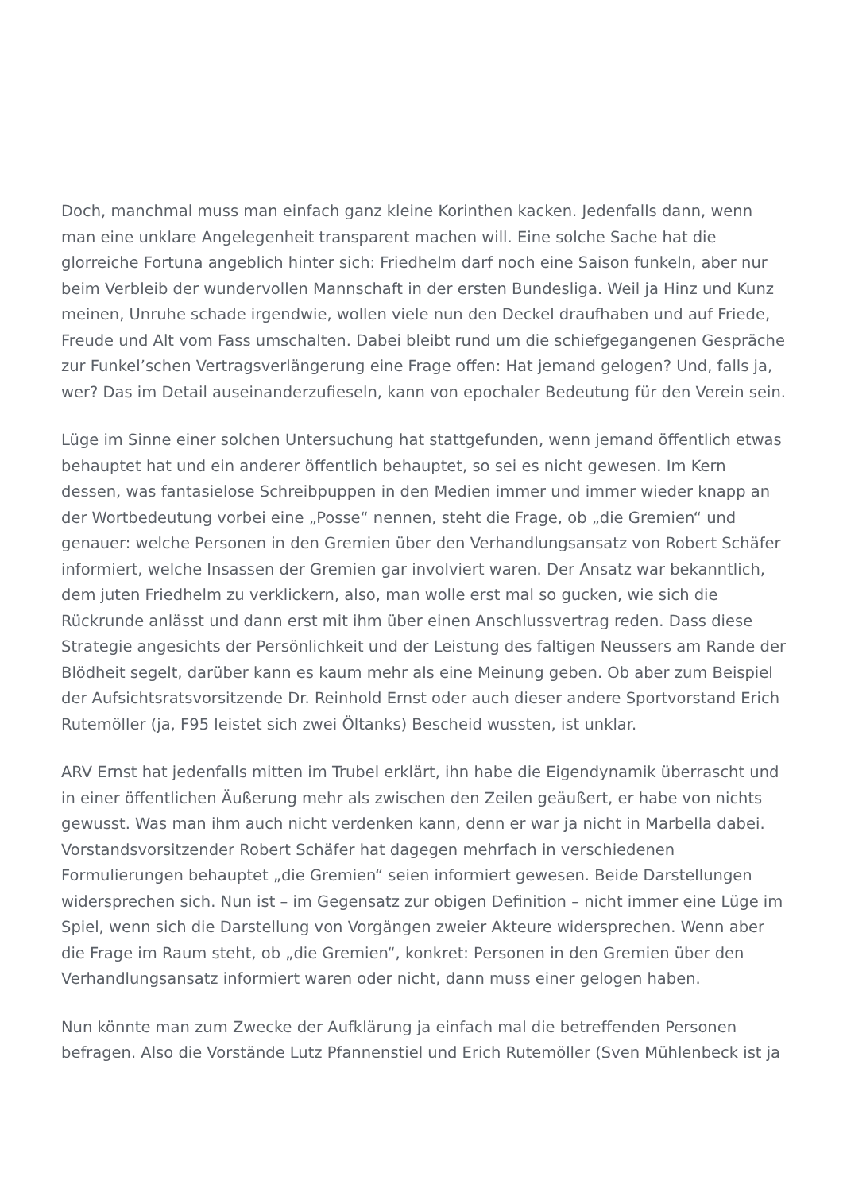Doch, manchmal muss man einfach ganz kleine Korinthen kacken. Jedenfalls dann, wenn man eine unklare Angelegenheit transparent machen will. Eine solche Sache hat die glorreiche Fortuna angeblich hinter sich: Friedhelm darf noch eine Saison funkeln, aber nur beim Verbleib der wundervollen Mannschaft in der ersten Bundesliga. Weil ja Hinz und Kunz meinen, Unruhe schade irgendwie, wollen viele nun den Deckel draufhaben und auf Friede, Freude und Alt vom Fass umschalten. Dabei bleibt rund um die schiefgegangenen Gespräche zur Funkel’schen Vertragsverlängerung eine Frage offen: Hat jemand gelogen? Und, falls ja, wer? Das im Detail auseinanderzufieseln, kann von epochaler Bedeutung für den Verein sein.
Lüge im Sinne einer solchen Untersuchung hat stattgefunden, wenn jemand öffentlich etwas behauptet hat und ein anderer öffentlich behauptet, so sei es nicht gewesen. Im Kern dessen, was fantasielose Schreibpuppen in den Medien immer und immer wieder knapp an der Wortbedeutung vorbei eine „Posse“ nennen, steht die Frage, ob „die Gremien“ und genauer: welche Personen in den Gremien über den Verhandlungsansatz von Robert Schäfer informiert, welche Insassen der Gremien gar involviert waren. Der Ansatz war bekanntlich, dem juten Friedhelm zu verklickern, also, man wolle erst mal so gucken, wie sich die Rückrunde anlässt und dann erst mit ihm über einen Anschlussvertrag reden. Dass diese Strategie angesichts der Persönlichkeit und der Leistung des faltigen Neussers am Rande der Blödheit segelt, darüber kann es kaum mehr als eine Meinung geben. Ob aber zum Beispiel der Aufsichtsratsvorsitzende Dr. Reinhold Ernst oder auch dieser andere Sportvorstand Erich Rutemöller (ja, F95 leistet sich zwei Öltanks) Bescheid wussten, ist unklar.
ARV Ernst hat jedenfalls mitten im Trubel erklärt, ihn habe die Eigendynamik überrascht und in einer öffentlichen Äußerung mehr als zwischen den Zeilen geäußert, er habe von nichts gewusst. Was man ihm auch nicht verdenken kann, denn er war ja nicht in Marbella dabei. Vorstandsvorsitzender Robert Schäfer hat dagegen mehrfach in verschiedenen Formulierungen behauptet „die Gremien“ seien informiert gewesen. Beide Darstellungen widersprechen sich. Nun ist – im Gegensatz zur obigen Definition – nicht immer eine Lüge im Spiel, wenn sich die Darstellung von Vorgängen zweier Akteure widersprechen. Wenn aber die Frage im Raum steht, ob „die Gremien“, konkret: Personen in den Gremien über den Verhandlungsansatz informiert waren oder nicht, dann muss einer gelogen haben.
Nun könnte man zum Zwecke der Aufklärung ja einfach mal die betreffenden Personen befragen. Also die Vorstände Lutz Pfannenstiel und Erich Rutemöller (Sven Mühlenbeck ist ja